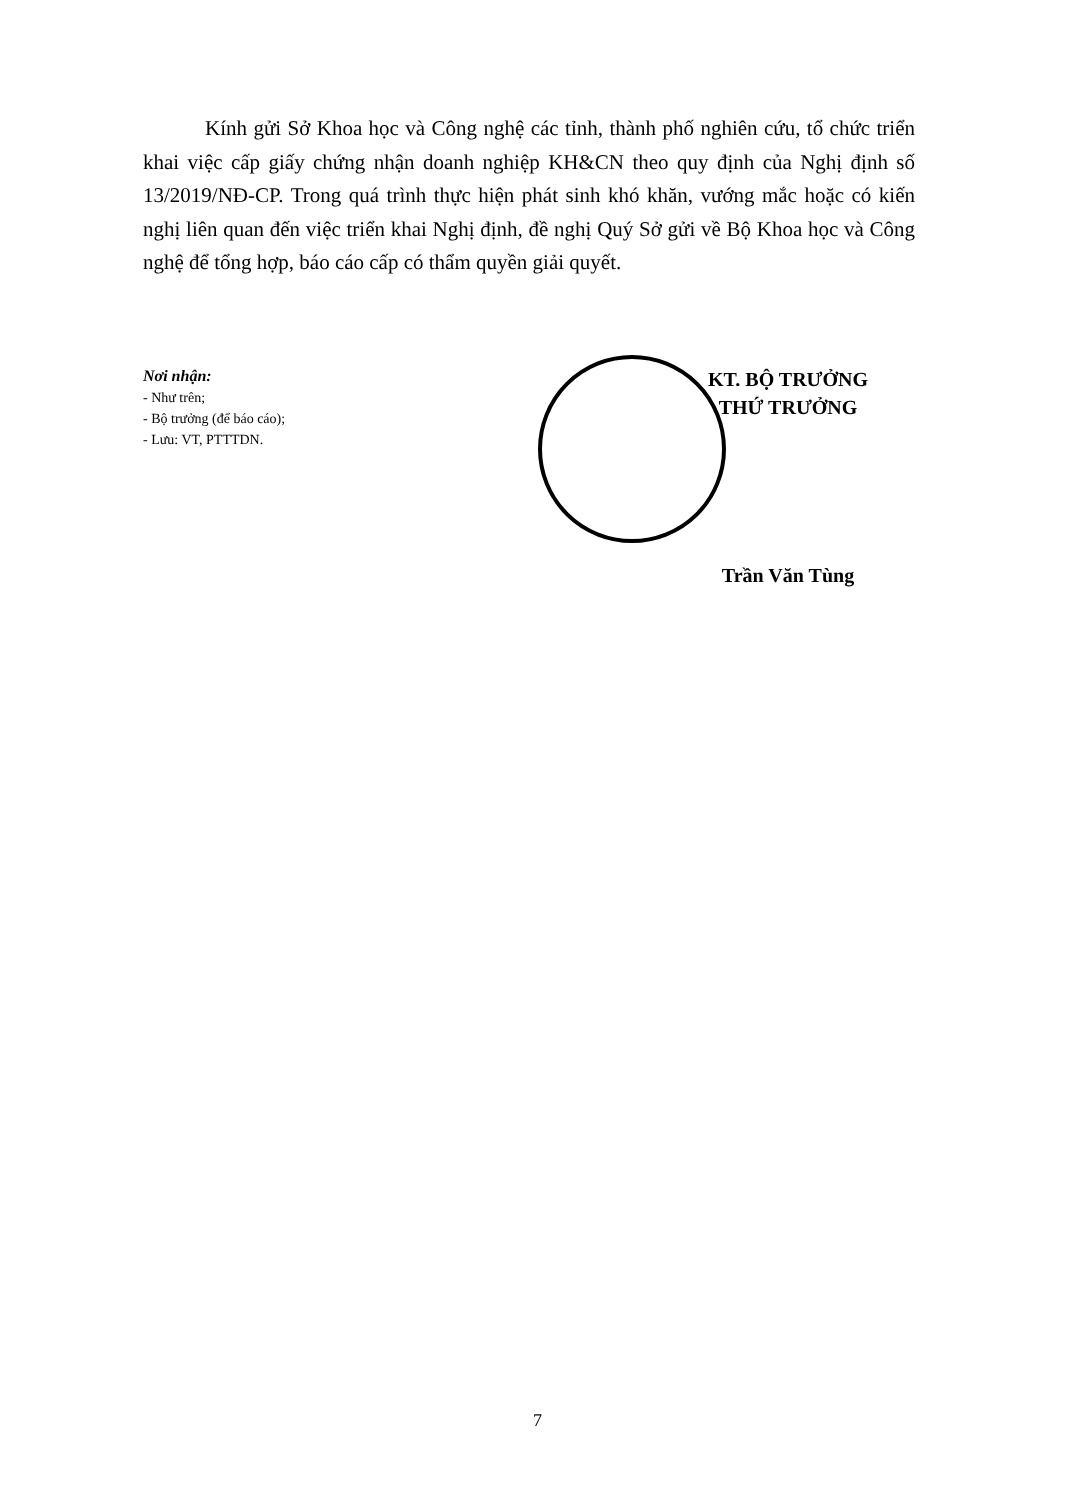Kính gửi Sở Khoa học và Công nghệ các tỉnh, thành phố nghiên cứu, tổ chức triển khai việc cấp giấy chứng nhận doanh nghiệp KH&CN theo quy định của Nghị định số 13/2019/NĐ-CP. Trong quá trình thực hiện phát sinh khó khăn, vướng mắc hoặc có kiến nghị liên quan đến việc triển khai Nghị định, đề nghị Quý Sở gửi về Bộ Khoa học và Công nghệ để tổng hợp, báo cáo cấp có thẩm quyền giải quyết.
Nơi nhận:
- Như trên;
- Bộ trưởng (để báo cáo);
- Lưu: VT, PTTTDN.
KT. BỘ TRƯỞNG
THỨ TRƯỞNG
Trần Văn Tùng
7